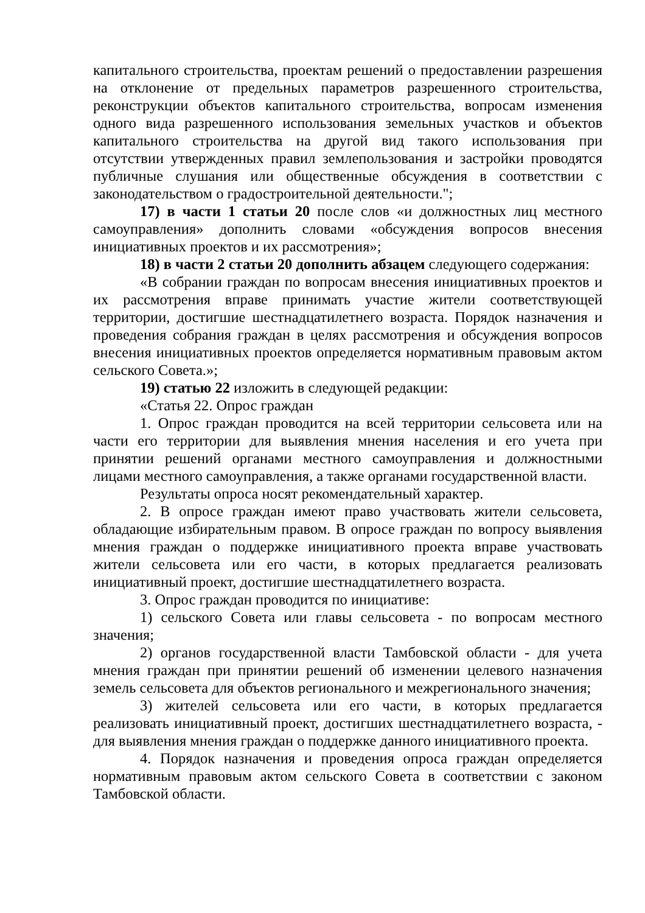капитального строительства, проектам решений о предоставлении разрешения на отклонение от предельных параметров разрешенного строительства, реконструкции объектов капитального строительства, вопросам изменения одного вида разрешенного использования земельных участков и объектов капитального строительства на другой вид такого использования при отсутствии утвержденных правил землепользования и застройки проводятся публичные слушания или общественные обсуждения в соответствии с законодательством о градостроительной деятельности.";
17) в части 1 статьи 20 после слов «и должностных лиц местного самоуправления» дополнить словами «обсуждения вопросов внесения инициативных проектов и их рассмотрения»;
18) в части 2 статьи 20 дополнить абзацем следующего содержания:
«В собрании граждан по вопросам внесения инициативных проектов и их рассмотрения вправе принимать участие жители соответствующей территории, достигшие шестнадцатилетнего возраста. Порядок назначения и проведения собрания граждан в целях рассмотрения и обсуждения вопросов внесения инициативных проектов определяется нормативным правовым актом сельского Совета.»;
19) статью 22 изложить в следующей редакции:
«Статья 22. Опрос граждан
1. Опрос граждан проводится на всей территории сельсовета или на части его территории для выявления мнения населения и его учета при принятии решений органами местного самоуправления и должностными лицами местного самоуправления, а также органами государственной власти.
Результаты опроса носят рекомендательный характер.
2. В опросе граждан имеют право участвовать жители сельсовета, обладающие избирательным правом. В опросе граждан по вопросу выявления мнения граждан о поддержке инициативного проекта вправе участвовать жители сельсовета или его части, в которых предлагается реализовать инициативный проект, достигшие шестнадцатилетнего возраста.
3. Опрос граждан проводится по инициативе:
1) сельского Совета или главы сельсовета - по вопросам местного значения;
2) органов государственной власти Тамбовской области - для учета мнения граждан при принятии решений об изменении целевого назначения земель сельсовета для объектов регионального и межрегионального значения;
3) жителей сельсовета или его части, в которых предлагается реализовать инициативный проект, достигших шестнадцатилетнего возраста, - для выявления мнения граждан о поддержке данного инициативного проекта.
4. Порядок назначения и проведения опроса граждан определяется нормативным правовым актом сельского Совета в соответствии с законом Тамбовской области.